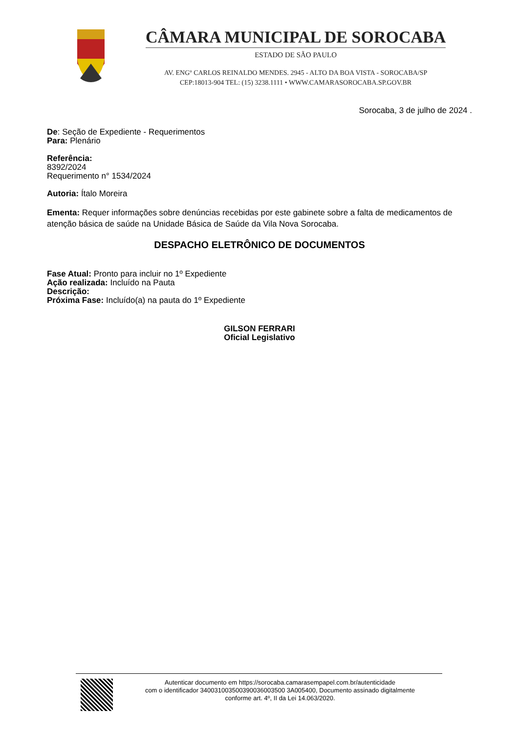CÂMARA MUNICIPAL DE SOROCABA
ESTADO DE SÃO PAULO
AV. ENGº CARLOS REINALDO MENDES. 2945 - ALTO DA BOA VISTA - SOROCABA/SP
CEP:18013-904 TEL: (15) 3238.1111 • WWW.CAMARASOROCABA.SP.GOV.BR
Sorocaba, 3 de julho de 2024 .
De: Seção de Expediente - Requerimentos
Para: Plenário
Referência:
8392/2024
Requerimento n° 1534/2024
Autoria: Ítalo Moreira
Ementa: Requer informações sobre denúncias recebidas por este gabinete sobre a falta de medicamentos de atenção básica de saúde na Unidade Básica de Saúde da Vila Nova Sorocaba.
DESPACHO ELETRÔNICO DE DOCUMENTOS
Fase Atual: Pronto para incluir no 1º Expediente
Ação realizada: Incluído na Pauta
Descrição:
Próxima Fase: Incluído(a) na pauta do 1º Expediente
GILSON FERRARI
Oficial Legislativo
Autenticar documento em https://sorocaba.camarasempapel.com.br/autenticidade
com o identificador 340031003500390036003500 3A005400, Documento assinado digitalmente
conforme art. 4º, II da Lei 14.063/2020.